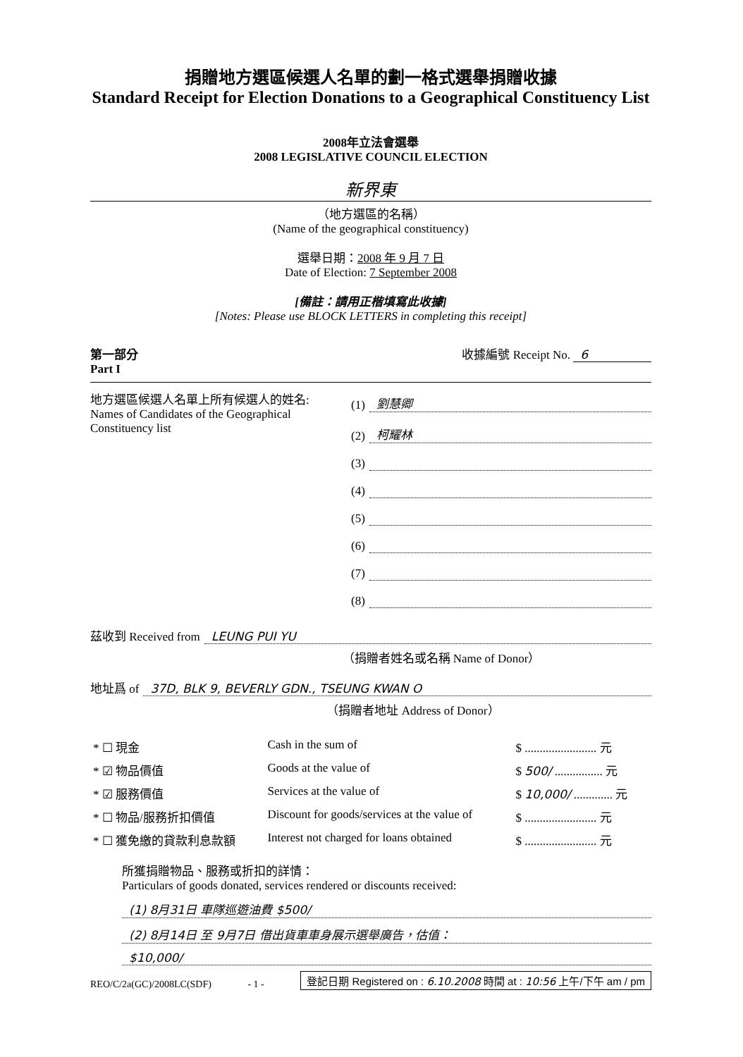捐贈地方選區候選人名單的劃一格式選舉捐贈收據
Standard Receipt for Election Donations to a Geographical Constituency List
2008年立法會選舉
2008 LEGISLATIVE COUNCIL ELECTION
新界東
（地方選區的名稱）
(Name of the geographical constituency)
選舉日期：2008 年 9 月 7 日
Date of Election: 7 September 2008
[備註：請用正楷填寫此收據]
[Notes: Please use BLOCK LETTERS in completing this receipt]
第一部分
Part I
收據編號 Receipt No. 6
地方選區候選人名單上所有候選人的姓名:
Names of Candidates of the Geographical Constituency list
(1) 劉慧卿
(2) 柯耀林
(3)
(4)
(5)
(6)
(7)
(8)
茲收到 Received from LEUNG PUI YU
（捐贈者姓名或名稱 Name of Donor）
地址爲 of 37D, BLK 9, BEVERLY GDN., TSEUNG KWAN O
（捐贈者地址 Address of Donor）
| * ☐ 現金 | Cash in the sum of | $ ........................ 元 |
| * ☑ 物品價值 | Goods at the value of | $ 500/ ................ 元 |
| * ☑ 服務價值 | Services at the value of | $ 10,000/ ............. 元 |
| * ☐ 物品/服務折扣價值 | Discount for goods/services at the value of | $ ........................ 元 |
| * ☐ 獲免繳的貸款利息款額 | Interest not charged for loans obtained | $ ........................ 元 |
所獲捐贈物品、服務或折扣的詳情：
Particulars of goods donated, services rendered or discounts received:
(1) 8月31日 車隊巡遊油費 $500/
(2) 8月14日 至 9月7日 借出貨車車身展示選舉廣告，估值：
$10,000/
REO/C/2a(GC)/2008LC(SDF) - 1 - 登記日期 Registered on : 6.10.2008 時間 at : 10:56 上午/下午 am / pm